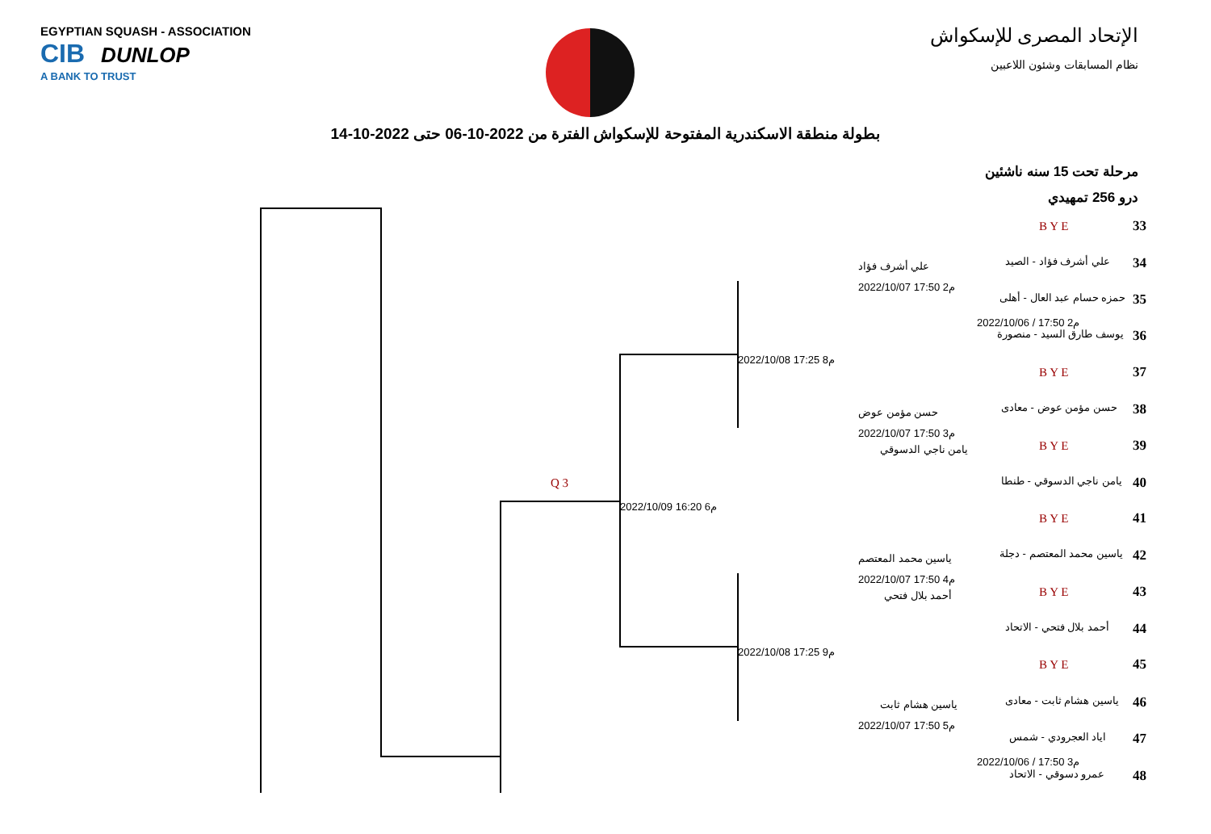EGYPTIAN SQUASH - ASSOCIATION
CIB DUNLOP
A BANK TO TRUST
الإتحاد المصرى للإسكواش
نظام المسابقات وشئون اللاعبين
بطولة منطقة الاسكندرية المفتوحة للإسكواش الفترة من 2022-10-06 حتى 2022-10-14
مرحلة تحت 15 سنه ناشئين
درو 256 تمهيدي
Q 3
2022/10/09 16:20 6م
2022/10/08 17:25 8م
2022/10/08 17:25 9م
علي أشرف فؤاد
2022/10/07 17:50 2م
حسن مؤمن عوض
2022/10/07 17:50 3م
يامن ناجي الدسوقي
ياسين محمد المعتصم
2022/10/07 17:50 4م
أحمد بلال فتحي
ياسين هشام ثابت
2022/10/07 17:50 5م
B Y E 33
علي أشرف فؤاد - الصيد 34
حمزه حسام عبد العال - أهلى 35
2022/10/06 / 17:50 2م
يوسف طارق السيد - منصورة 36
B Y E 37
حسن مؤمن عوض - معادى 38
B Y E 39
يامن ناجي الدسوقي - طنطا 40
B Y E 41
ياسين محمد المعتصم - دجلة 42
B Y E 43
أحمد بلال فتحي - الاتحاد 44
B Y E 45
ياسين هشام ثابت - معادى 46
اياد العجرودي - شمس 47
2022/10/06 / 17:50 3م
عمرو دسوقي - الاتحاد 48